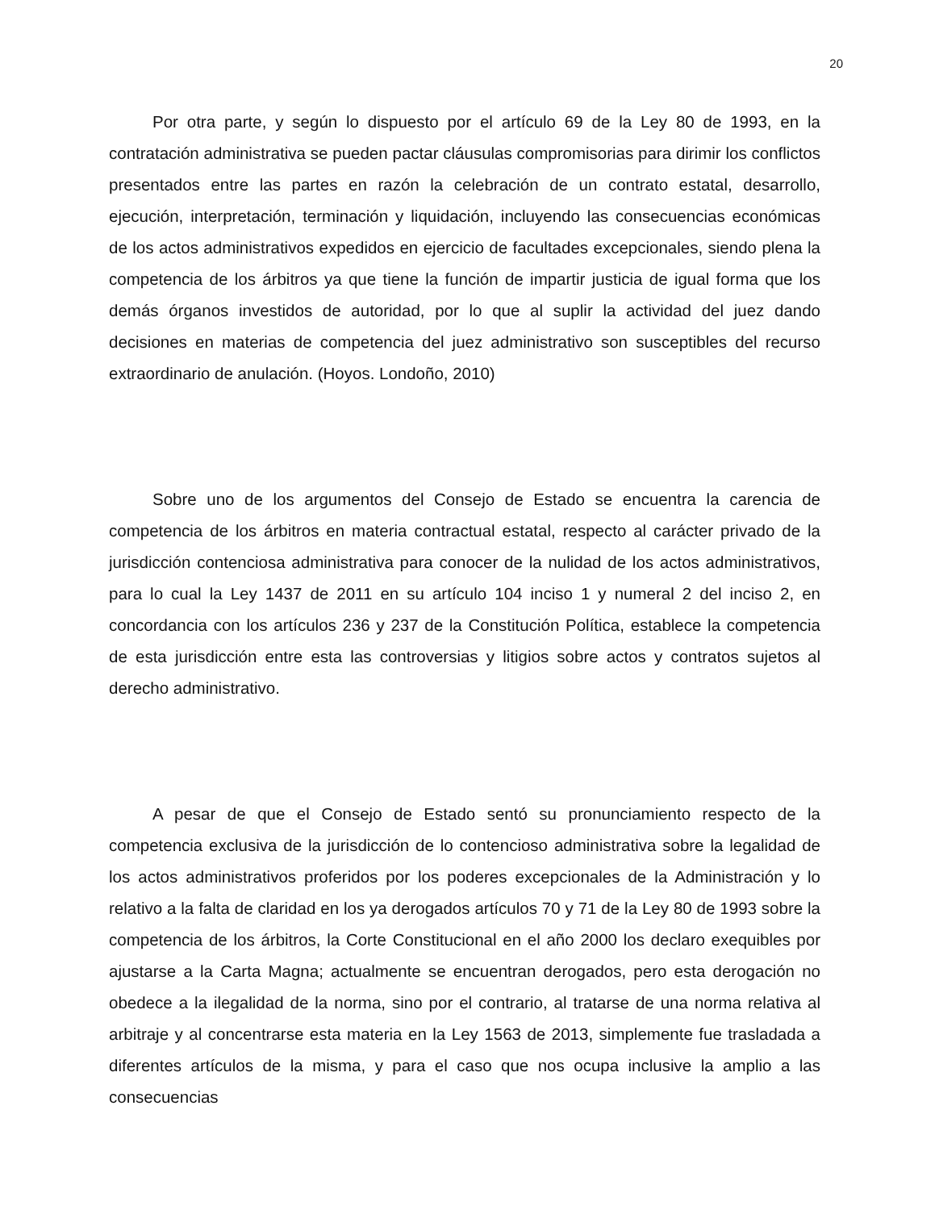20
Por otra parte, y según lo dispuesto por el artículo 69 de la Ley 80 de 1993, en la contratación administrativa se pueden pactar cláusulas compromisorias para dirimir los conflictos presentados entre las partes en razón la celebración de un contrato estatal, desarrollo, ejecución, interpretación, terminación y liquidación, incluyendo las consecuencias económicas de los actos administrativos expedidos en ejercicio de facultades excepcionales, siendo plena la competencia de los árbitros ya que tiene la función de impartir justicia de igual forma que los demás órganos investidos de autoridad, por lo que al suplir la actividad del juez dando decisiones en materias de competencia del juez administrativo son susceptibles del recurso extraordinario de anulación. (Hoyos. Londoño, 2010)
Sobre uno de los argumentos del Consejo de Estado se encuentra la carencia de competencia de los árbitros en materia contractual estatal, respecto al carácter privado de la jurisdicción contenciosa administrativa para conocer de la nulidad de los actos administrativos, para lo cual la Ley 1437 de 2011 en su artículo 104 inciso 1 y numeral 2 del inciso 2, en concordancia con los artículos 236 y 237 de la Constitución Política, establece la competencia de esta jurisdicción entre esta las controversias y litigios sobre actos y contratos sujetos al derecho administrativo.
A pesar de que el Consejo de Estado sentó su pronunciamiento respecto de la competencia exclusiva de la jurisdicción de lo contencioso administrativa sobre la legalidad de los actos administrativos proferidos por los poderes excepcionales de la Administración y lo relativo a la falta de claridad en los ya derogados artículos 70 y 71 de la Ley 80 de 1993 sobre la competencia de los árbitros, la Corte Constitucional en el año 2000 los declaro exequibles por ajustarse a la Carta Magna; actualmente se encuentran derogados, pero esta derogación no obedece a la ilegalidad de la norma, sino por el contrario, al tratarse de una norma relativa al arbitraje y al concentrarse esta materia en la Ley 1563 de 2013, simplemente fue trasladada a diferentes artículos de la misma, y para el caso que nos ocupa inclusive la amplio a las consecuencias